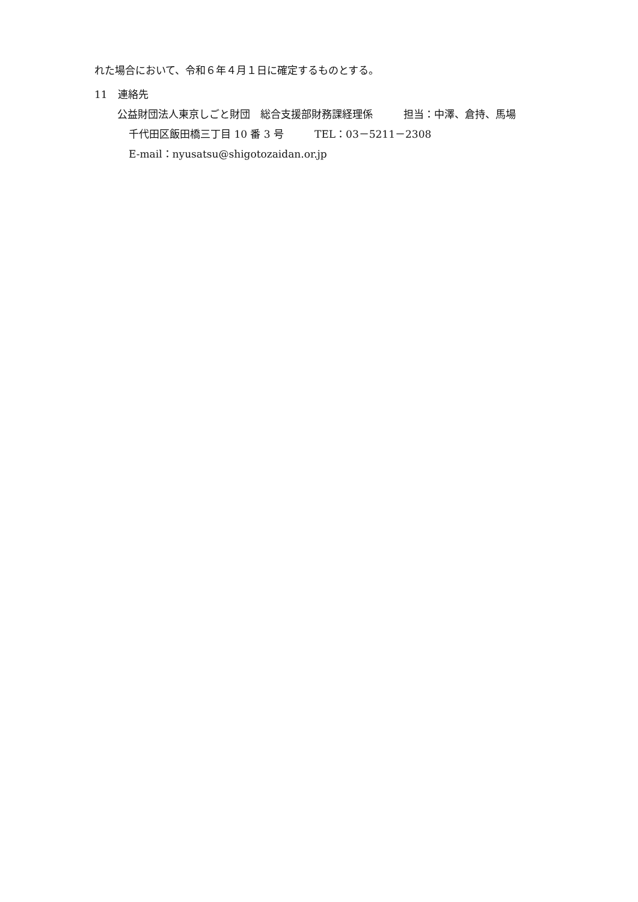れた場合において、令和６年４月１日に確定するものとする。
11　連絡先
公益財団法人東京しごと財団　総合支援部財務課経理係　　　担当：中澤、倉持、馬場
千代田区飯田橋三丁目 10 番 3 号　　　TEL：03－5211－2308
E-mail：nyusatsu@shigotozaidan.or.jp